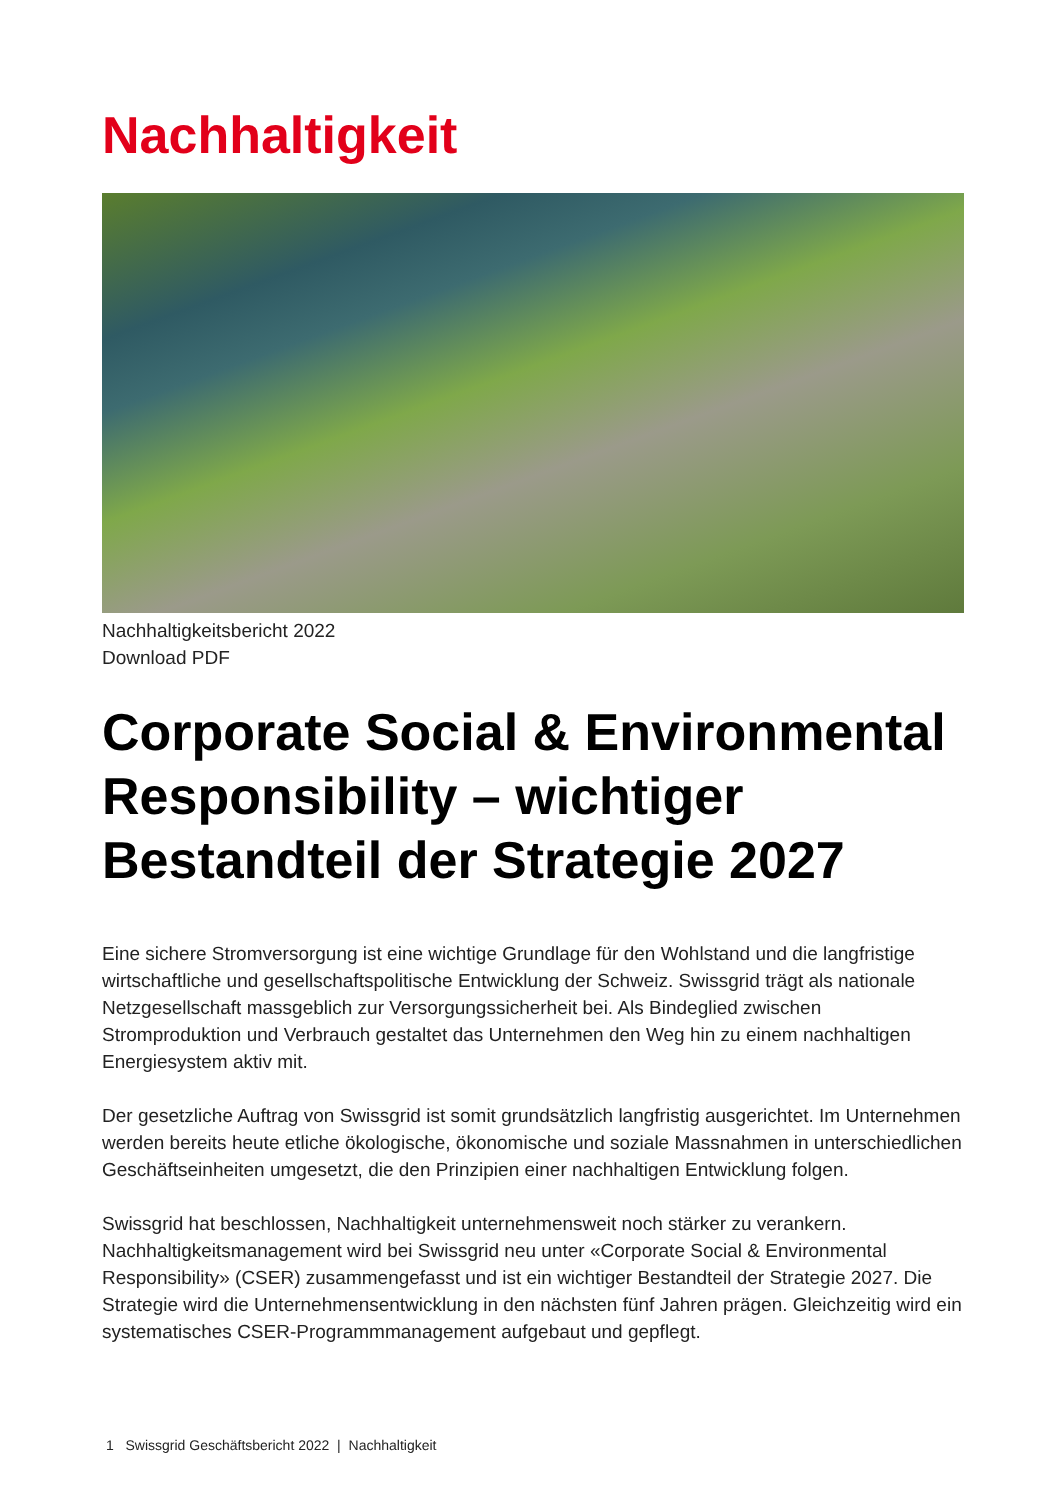Nachhaltigkeit
Nachhaltigkeitsbericht 2022
Download PDF
Corporate Social & Environmental Responsibility – wichtiger Bestandteil der Strategie 2027
Eine sichere Stromversorgung ist eine wichtige Grundlage für den Wohlstand und die langfristige wirtschaftliche und gesellschaftspolitische Entwicklung der Schweiz. Swissgrid trägt als nationale Netzgesellschaft massgeblich zur Versorgungssicherheit bei. Als Bindeglied zwischen Stromproduktion und Verbrauch gestaltet das Unternehmen den Weg hin zu einem nachhaltigen Energiesystem aktiv mit.
Der gesetzliche Auftrag von Swissgrid ist somit grundsätzlich langfristig ausgerichtet. Im Unternehmen werden bereits heute etliche ökologische, ökonomische und soziale Massnahmen in unterschiedlichen Geschäftseinheiten umgesetzt, die den Prinzipien einer nachhaltigen Entwicklung folgen.
Swissgrid hat beschlossen, Nachhaltigkeit unternehmensweit noch stärker zu verankern. Nachhaltigkeitsmanagement wird bei Swissgrid neu unter «Corporate Social & Environmental Responsibility» (CSER) zusammengefasst und ist ein wichtiger Bestandteil der Strategie 2027. Die Strategie wird die Unternehmensentwicklung in den nächsten fünf Jahren prägen. Gleichzeitig wird ein systematisches CSER-Programmmanagement aufgebaut und gepflegt.
1 Swissgrid Geschäftsbericht 2022 | Nachhaltigkeit